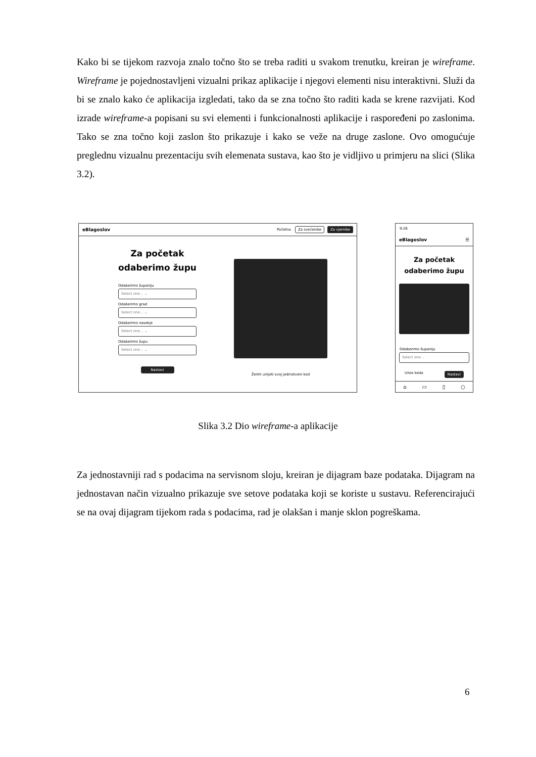Kako bi se tijekom razvoja znalo točno što se treba raditi u svakom trenutku, kreiran je wireframe. Wireframe je pojednostavljeni vizualni prikaz aplikacije i njegovi elementi nisu interaktivni. Služi da bi se znalo kako će aplikacija izgledati, tako da se zna točno što raditi kada se krene razvijati. Kod izrade wireframe-a popisani su svi elementi i funkcionalnosti aplikacije i raspoređeni po zaslonima. Tako se zna točno koji zaslon što prikazuje i kako se veže na druge zaslone. Ovo omogućuje preglednu vizualnu prezentaciju svih elemenata sustava, kao što je vidljivo u primjeru na slici (Slika 3.2).
eBlagoslov Početna Za svećenike Za vjernike
Za početak odaberimo župu
Odaberimo županiju
Select one... ⌄
Odaberimo grad
Select one... ⌄
Odaberimo nasekje
Select one... ⌄
Odaberimo župu
Select one... ⌄
Nastavi
Želim unijeti svoj jedinstveni kod
9:26
eBlagoslov ☰
Za početak odaberimo župu
Odaberimo županiju
Select one...
Unos koda Nastavi
⌂ ▭ ▯ ○
Slika 3.2 Dio wireframe-a aplikacije
Za jednostavniji rad s podacima na servisnom sloju, kreiran je dijagram baze podataka. Dijagram na jednostavan način vizualno prikazuje sve setove podataka koji se koriste u sustavu. Referencirajući se na ovaj dijagram tijekom rada s podacima, rad je olakšan i manje sklon pogreškama.
6